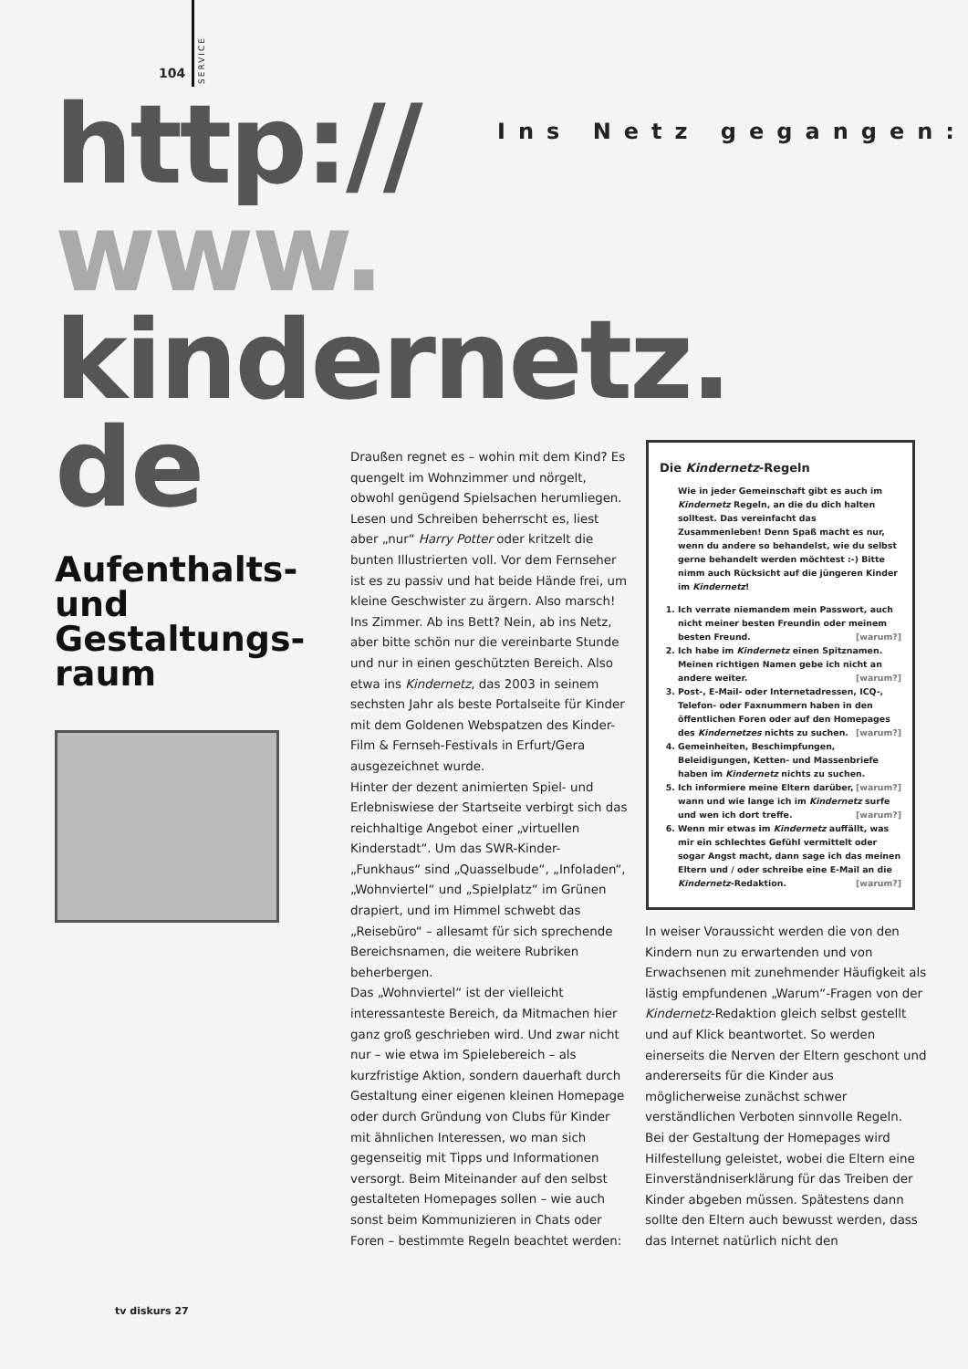104
SERVICE
http://
www.
kindernetz.
de
Ins Netz gegangen:
Aufenthalts-
und
Gestaltungs-
raum
Draußen regnet es – wohin mit dem Kind? Es quengelt im Wohnzimmer und nörgelt, obwohl genügend Spielsachen herumliegen. Lesen und Schreiben beherrscht es, liest aber „nur“ Harry Potter oder kritzelt die bunten Illustrierten voll. Vor dem Fernseher ist es zu passiv und hat beide Hände frei, um kleine Geschwister zu ärgern. Also marsch! Ins Zimmer. Ab ins Bett? Nein, ab ins Netz, aber bitte schön nur die vereinbarte Stunde und nur in einen geschützten Bereich. Also etwa ins Kindernetz, das 2003 in seinem sechsten Jahr als beste Portalseite für Kinder mit dem Goldenen Webspatzen des Kinder-Film & Fernseh-Festivals in Erfurt/Gera ausgezeichnet wurde.
Hinter der dezent animierten Spiel- und Erlebniswiese der Startseite verbirgt sich das reichhaltige Angebot einer „virtuellen Kinderstadt“. Um das SWR-Kinder-„Funkhaus“ sind „Quasselbude“, „Infoladen“, „Wohnviertel“ und „Spielplatz“ im Grünen drapiert, und im Himmel schwebt das „Reisebüro“ – allesamt für sich sprechende Bereichsnamen, die weitere Rubriken beherbergen.
Das „Wohnviertel“ ist der vielleicht interessanteste Bereich, da Mitmachen hier ganz groß geschrieben wird. Und zwar nicht nur – wie etwa im Spielebereich – als kurzfristige Aktion, sondern dauerhaft durch Gestaltung einer eigenen kleinen Homepage oder durch Gründung von Clubs für Kinder mit ähnlichen Interessen, wo man sich gegenseitig mit Tipps und Informationen versorgt. Beim Miteinander auf den selbst gestalteten Homepages sollen – wie auch sonst beim Kommunizieren in Chats oder Foren – bestimmte Regeln beachtet werden:
Die Kindernetz-Regeln
Wie in jeder Gemeinschaft gibt es auch im Kindernetz Regeln, an die du dich halten solltest. Das vereinfacht das Zusammenleben! Denn Spaß macht es nur, wenn du andere so behandelst, wie du selbst gerne behandelt werden möchtest :-) Bitte nimm auch Rücksicht auf die jüngeren Kinder im Kindernetz!
1. Ich verrate niemandem mein Passwort, auch nicht meiner besten Freundin oder meinem besten Freund. [warum?]
2. Ich habe im Kindernetz einen Spitznamen. Meinen richtigen Namen gebe ich nicht an andere weiter. [warum?]
3. Post-, E-Mail- oder Internetadressen, ICQ-, Telefon- oder Faxnummern haben in den öffentlichen Foren oder auf den Homepages des Kindernetzes nichts zu suchen. [warum?]
4. Gemeinheiten, Beschimpfungen, Beleidigungen, Ketten- und Massenbriefe haben im Kindernetz nichts zu suchen. [warum?]
5. Ich informiere meine Eltern darüber, wann und wie lange ich im Kindernetz surfe und wen ich dort treffe. [warum?]
6. Wenn mir etwas im Kindernetz auffällt, was mir ein schlechtes Gefühl vermittelt oder sogar Angst macht, dann sage ich das meinen Eltern und / oder schreibe eine E-Mail an die Kindernetz-Redaktion. [warum?]
In weiser Voraussicht werden die von den Kindern nun zu erwartenden und von Erwachsenen mit zunehmender Häufigkeit als lästig empfundenen „Warum“-Fragen von der Kindernetz-Redaktion gleich selbst gestellt und auf Klick beantwortet. So werden einerseits die Nerven der Eltern geschont und andererseits für die Kinder aus möglicherweise zunächst schwer verständlichen Verboten sinnvolle Regeln.
Bei der Gestaltung der Homepages wird Hilfestellung geleistet, wobei die Eltern eine Einverständniserklärung für das Treiben der Kinder abgeben müssen. Spätestens dann sollte den Eltern auch bewusst werden, dass das Internet natürlich nicht den
tv diskurs 27